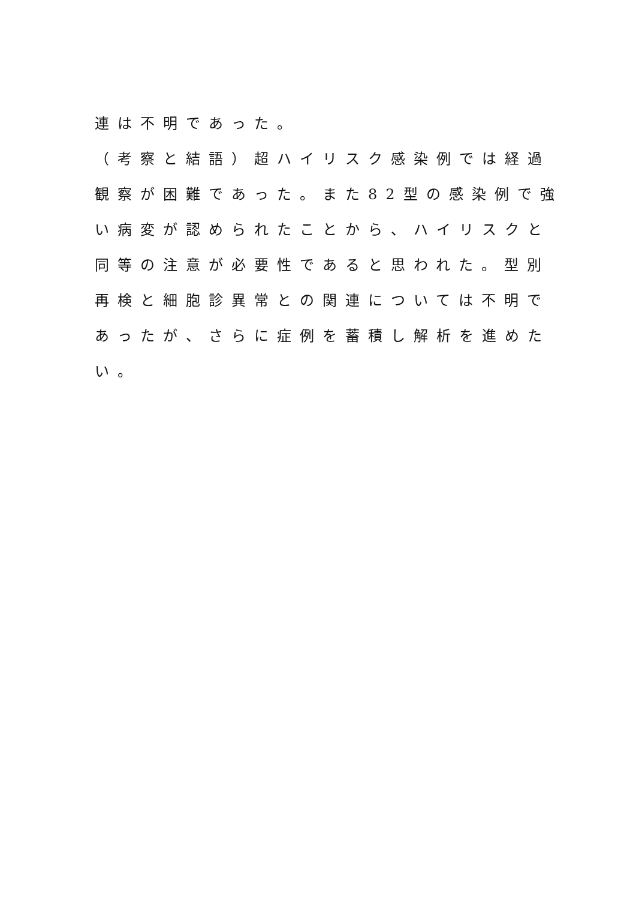連は不明であった。
（考察と結語）超ハイリスク感染例では経過
観察が困難であった。また82型の感染例で強
い病変が認められたことから、ハイリスクと
同等の注意が必要性であると思われた。型別
再検と細胞診異常との関連については不明で
あったが、さらに症例を蓄積し解析を進めた
い。